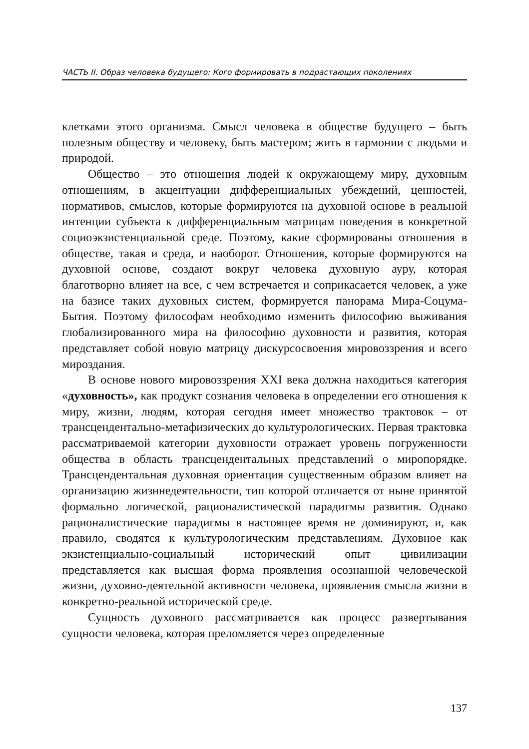ЧАСТЬ II. Образ человека будущего: Кого формировать в подрастающих поколениях
клетками этого организма. Смысл человека в обществе будущего – быть полезным обществу и человеку, быть мастером; жить в гармонии с людьми и природой.
Общество – это отношения людей к окружающему миру, духовным отношениям, в акцентуации дифференциальных убеждений, ценностей, нормативов, смыслов, которые формируются на духовной основе в реальной интенции субъекта к дифференциальным матрицам поведения в конкретной социоэкзистенциальной среде. Поэтому, какие сформированы отношения в обществе, такая и среда, и наоборот. Отношения, которые формируются на духовной основе, создают вокруг человека духовную ауру, которая благотворно влияет на все, с чем встречается и соприкасается человек, а уже на базисе таких духовных систем, формируется панорама Мира-Соцума-Бытия. Поэтому философам необходимо изменить философию выживания глобализированного мира на философию духовности и развития, которая представляет собой новую матрицу дискурсосвоения мировоззрения и всего мироздания.
В основе нового мировоззрения XXI века должна находиться категория «духовность», как продукт сознания человека в определении его отношения к миру, жизни, людям, которая сегодня имеет множество трактовок – от трансцендентально-метафизических до культурологических. Первая трактовка рассматриваемой категории духовности отражает уровень погруженности общества в область трансцендентальных представлений о миропорядке. Трансцендентальная духовная ориентация существенным образом влияет на организацию жизннедеятельности, тип которой отличается от ныне принятой формально логической, рационалистической парадигмы развития. Однако рационалистические парадигмы в настоящее время не доминируют, и, как правило, сводятся к культурологическим представлениям. Духовное как экзистенциально-социальный исторический опыт цивилизации представляется как высшая форма проявления осознанной человеческой жизни, духовно-деятельной активности человека, проявления смысла жизни в конкретно-реальной исторической среде.
Сущность духовного рассматривается как процесс развертывания сущности человека, которая преломляется через определенные
137